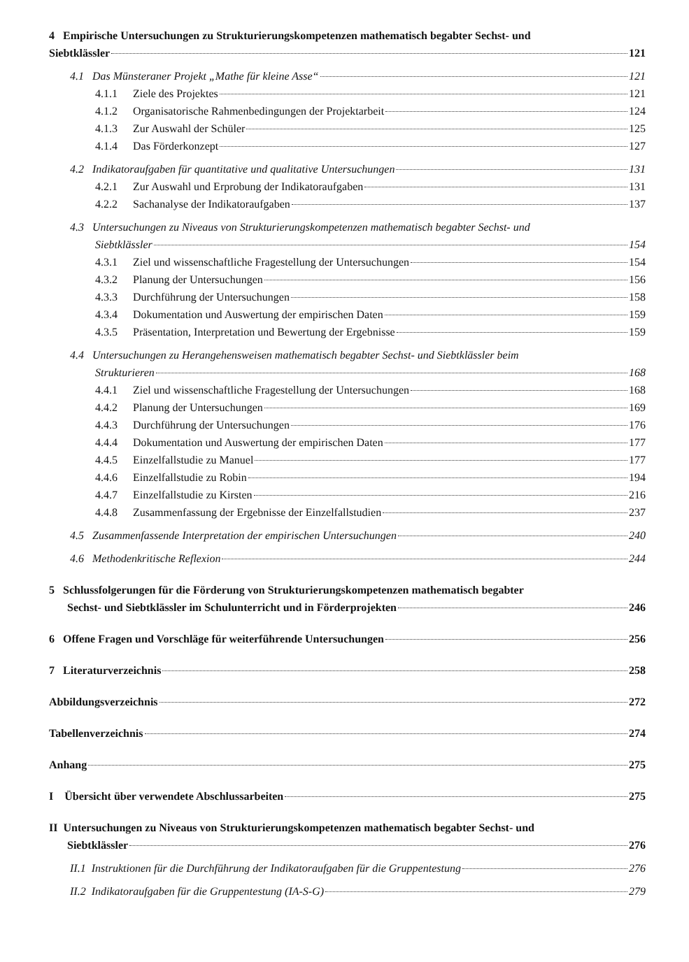4 Empirische Untersuchungen zu Strukturierungskompetenzen mathematisch begabter Sechst- und
Siebtklässler 121
4.1 Das Münsteraner Projekt „Mathe für kleine Asse“ 121
4.1.1 Ziele des Projektes 121
4.1.2 Organisatorische Rahmenbedingungen der Projektarbeit 124
4.1.3 Zur Auswahl der Schüler 125
4.1.4 Das Förderkonzept 127
4.2 Indikatoraufgaben für quantitative und qualitative Untersuchungen 131
4.2.1 Zur Auswahl und Erprobung der Indikatoraufgaben 131
4.2.2 Sachanalyse der Indikatoraufgaben 137
4.3 Untersuchungen zu Niveaus von Strukturierungskompetenzen mathematisch begabter Sechst- und
Siebtklässler 154
4.3.1 Ziel und wissenschaftliche Fragestellung der Untersuchungen 154
4.3.2 Planung der Untersuchungen 156
4.3.3 Durchführung der Untersuchungen 158
4.3.4 Dokumentation und Auswertung der empirischen Daten 159
4.3.5 Präsentation, Interpretation und Bewertung der Ergebnisse 159
4.4 Untersuchungen zu Herangehensweisen mathematisch begabter Sechst- und Siebtklässler beim
Strukturieren 168
4.4.1 Ziel und wissenschaftliche Fragestellung der Untersuchungen 168
4.4.2 Planung der Untersuchungen 169
4.4.3 Durchführung der Untersuchungen 176
4.4.4 Dokumentation und Auswertung der empirischen Daten 177
4.4.5 Einzelfallstudie zu Manuel 177
4.4.6 Einzelfallstudie zu Robin 194
4.4.7 Einzelfallstudie zu Kirsten 216
4.4.8 Zusammenfassung der Ergebnisse der Einzelfallstudien 237
4.5 Zusammenfassende Interpretation der empirischen Untersuchungen 240
4.6 Methodenkritische Reflexion 244
5 Schlussfolgerungen für die Förderung von Strukturierungskompetenzen mathematisch begabter
Sechst- und Siebtklässler im Schulunterricht und in Förderprojekten 246
6 Offene Fragen und Vorschläge für weiterführende Untersuchungen 256
7 Literaturverzeichnis 258
Abbildungsverzeichnis 272
Tabellenverzeichnis 274
Anhang 275
I Übersicht über verwendete Abschlussarbeiten 275
II Untersuchungen zu Niveaus von Strukturierungskompetenzen mathematisch begabter Sechst- und
Siebtklässler 276
II.1 Instruktionen für die Durchführung der Indikatoraufgaben für die Gruppentestung 276
II.2 Indikatoraufgaben für die Gruppentestung (IA-S-G) 279